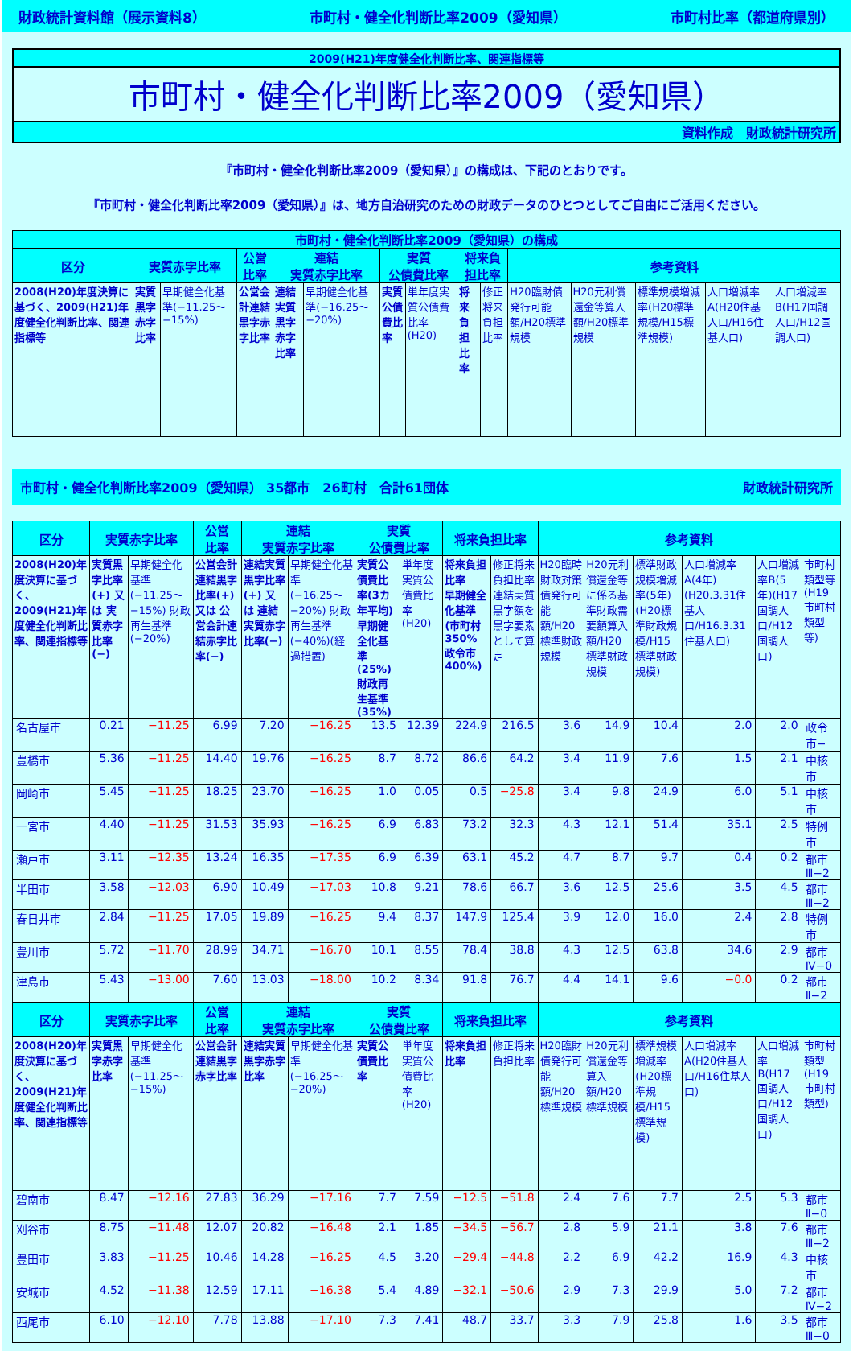財政統計資料館（展示資料8） 市町村・健全化判断比率2009（愛知県） 市町村比率（都道府県別）
2009(H21)年度健全化判断比率、関連指標等
市町村・健全化判断比率2009（愛知県）
資料作成　財政統計研究所
『市町村・健全化判断比率2009（愛知県）』の構成は、下記のとおりです。
『市町村・健全化判断比率2009（愛知県）』は、地方自治研究のための財政データのひとつとしてご自由にご活用ください。
| 市町村・健全化判断比率2009（愛知県）の構成 | | | | | | | | | | | | | | |
| --- | --- | --- | --- | --- | --- | --- | --- | --- | --- | --- | --- | --- | --- | --- |
| 区分 | 実質赤字比率 | | 公営 比率 | 連結 実質赤字比率 | | 実質 公債費比率 | | 将来負担比率 | | 参考資料 | | | | |
| 2008(H20)年度決算に基づく、2009(H21)年度健全化判断比率、関連指標等 | 実質黒字赤字比率 | 早期健全化基準(−11.25〜−15%) | 公営会計連結黒字赤字比率 | 連結実質黒字赤字比率 | 早期健全化基準(−16.25〜−20%) | 実質公債費比率 | 単年度実質公債費比率(H20) | 将来負担比率 | 修正将来負担比率 | H20臨財債発行可能額/H20標準規模 | H20元利償還金等算入額/H20標準規模 | 標準規模増減率(H20標準規模/H15標準規模) | 人口増減率A(H20住基人口/H16住基人口) | 人口増減率B(H17国調人口/H12国調人口) |
市町村・健全化判断比率2009（愛知県） 35都市　26町村　合計61団体 財政統計研究所
| 区分 | 実質赤字比率 | | 公営 比率 | 連結 実質赤字比率 | | 実質 公債費比率 | | 将来負担比率 | | 参考資料 | | | | | |
| --- | --- | --- | --- | --- | --- | --- | --- | --- | --- | --- | --- | --- | --- | --- | --- |
| 2008(H20)年度決算に基づく、2009(H21)年度健全化判断比率、関連指標等 | 実質黒字比率(+) 又は 実質赤字比率(−) | 早期健全化基準(−11.25〜−15%) 財政再生基準(−20%) | 公営会計連結黒字比率(+) 又は 公営会計連結赤字比率(−) | 連結実質黒字比率(+) 又は 連結実質赤字比率(−) | 早期健全化基準(−16.25〜−20%) 財政再生基準(−40%)(経過措置) | 実質公債費比率(3カ年平均) 早期健全化基準(25%) 財政再生基準(35%) | 単年度実質公債費比率(H20) | 将来負担比率 早期健全化基準(市町村350% 政令市400%) | 修正将来負担比率 連結実質黒字額を黒字要素として算定 | H20臨時財政対策債発行可能額/H20標準財政規模 | H20元利償還金等に係る基準財政需要額算入額/H20標準財政規模 | 標準財政規模増減率(5年)(H20標準財政規模/H15標準財政規模) | 人口増減率A(4年)(H20.3.31住基人口/H16.3.31住基人口) | 人口増減率B(5年)(H17国調人口/H12国調人口) | 市町村類型等(H19市町村類型等) |
| 名古屋市 | 0.21 | −11.25 | 6.99 | 7.20 | −16.25 | 13.5 | 12.39 | 224.9 | 216.5 | 3.6 | 14.9 | 10.4 | 2.0 | 2.0 | 政令市− |
| 豊橋市 | 5.36 | −11.25 | 14.40 | 19.76 | −16.25 | 8.7 | 8.72 | 86.6 | 64.2 | 3.4 | 11.9 | 7.6 | 1.5 | 2.1 | 中核市 |
| 岡崎市 | 5.45 | −11.25 | 18.25 | 23.70 | −16.25 | 1.0 | 0.05 | 0.5 | −25.8 | 3.4 | 9.8 | 24.9 | 6.0 | 5.1 | 中核市 |
| 一宮市 | 4.40 | −11.25 | 31.53 | 35.93 | −16.25 | 6.9 | 6.83 | 73.2 | 32.3 | 4.3 | 12.1 | 51.4 | 35.1 | 2.5 | 特例市 |
| 瀬戸市 | 3.11 | −12.35 | 13.24 | 16.35 | −17.35 | 6.9 | 6.39 | 63.1 | 45.2 | 4.7 | 8.7 | 9.7 | 0.4 | 0.2 | 都市Ⅲ−2 |
| 半田市 | 3.58 | −12.03 | 6.90 | 10.49 | −17.03 | 10.8 | 9.21 | 78.6 | 66.7 | 3.6 | 12.5 | 25.6 | 3.5 | 4.5 | 都市Ⅲ−2 |
| 春日井市 | 2.84 | −11.25 | 17.05 | 19.89 | −16.25 | 9.4 | 8.37 | 147.9 | 125.4 | 3.9 | 12.0 | 16.0 | 2.4 | 2.8 | 特例市 |
| 豊川市 | 5.72 | −11.70 | 28.99 | 34.71 | −16.70 | 10.1 | 8.55 | 78.4 | 38.8 | 4.3 | 12.5 | 63.8 | 34.6 | 2.9 | 都市Ⅳ−0 |
| 津島市 | 5.43 | −13.00 | 7.60 | 13.03 | −18.00 | 10.2 | 8.34 | 91.8 | 76.7 | 4.4 | 14.1 | 9.6 | −0.0 | 0.2 | 都市Ⅱ−2 |
| 区分 | 実質赤字比率 | | 公営 比率 | 連結 実質赤字比率 | | 実質 公債費比率 | | 将来負担比率 | | 参考資料 | | | | | |
| 2008(H20)年度決算に基づく、2009(H21)年度健全化判断比率、関連指標等 | 実質黒字赤字比率 | 早期健全化基準(−11.25〜−15%) | 公営会計連結黒字赤字比率 | 連結実質黒字赤字比率 | 早期健全化基準(−16.25〜−20%) | 実質公債費比率 | 単年度実質公債費比率(H20) | 将来負担比率 | 修正将来負担比率 | H20臨財債発行可能額/H20標準規模 | H20元利償還金等算入額/H20標準規模 | 標準規模増減率(H20標準規模/H15標準規模) | 人口増減率A(H20住基人口/H16住基人口) | 人口増減率B(H17国調人口/H12国調人口) | 市町村類型(H19市町村類型) |
| 碧南市 | 8.47 | −12.16 | 27.83 | 36.29 | −17.16 | 7.7 | 7.59 | −12.5 | −51.8 | 2.4 | 7.6 | 7.7 | 2.5 | 5.3 | 都市Ⅱ−0 |
| 刈谷市 | 8.75 | −11.48 | 12.07 | 20.82 | −16.48 | 2.1 | 1.85 | −34.5 | −56.7 | 2.8 | 5.9 | 21.1 | 3.8 | 7.6 | 都市Ⅲ−2 |
| 豊田市 | 3.83 | −11.25 | 10.46 | 14.28 | −16.25 | 4.5 | 3.20 | −29.4 | −44.8 | 2.2 | 6.9 | 42.2 | 16.9 | 4.3 | 中核市 |
| 安城市 | 4.52 | −11.38 | 12.59 | 17.11 | −16.38 | 5.4 | 4.89 | −32.1 | −50.6 | 2.9 | 7.3 | 29.9 | 5.0 | 7.2 | 都市Ⅳ−2 |
| 西尾市 | 6.10 | −12.10 | 7.78 | 13.88 | −17.10 | 7.3 | 7.41 | 48.7 | 33.7 | 3.3 | 7.9 | 25.8 | 1.6 | 3.5 | 都市Ⅲ−0 |